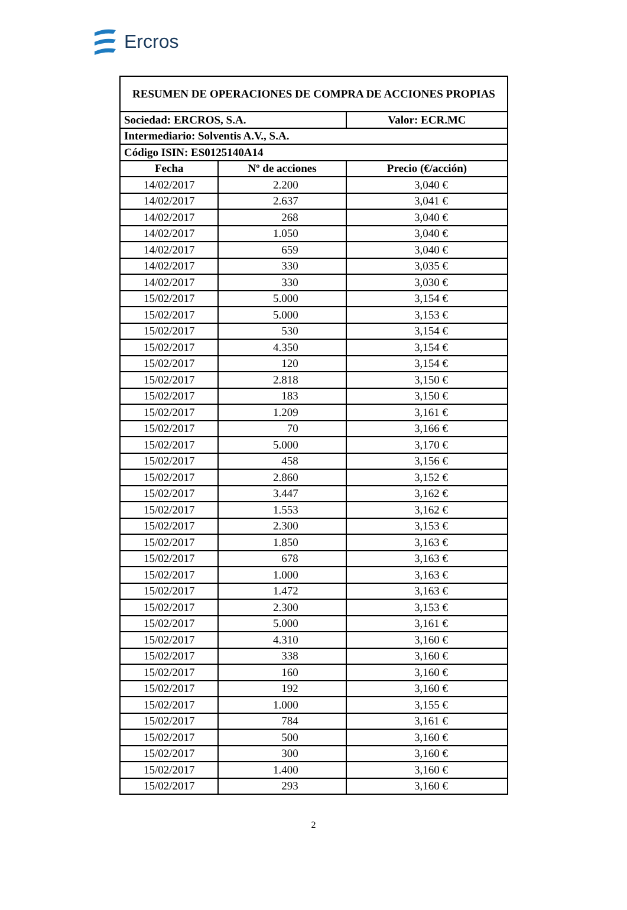Ercros
| RESUMEN DE OPERACIONES DE COMPRA DE ACCIONES PROPIAS | | |
| Sociedad: ERCROS, S.A. | | Valor: ECR.MC |
| Intermediario: Solventis A.V., S.A. | | |
| Código ISIN: ES0125140A14 | | |
| Fecha | Nº de acciones | Precio (€/acción) |
| 14/02/2017 | 2.200 | 3,040 € |
| 14/02/2017 | 2.637 | 3,041 € |
| 14/02/2017 | 268 | 3,040 € |
| 14/02/2017 | 1.050 | 3,040 € |
| 14/02/2017 | 659 | 3,040 € |
| 14/02/2017 | 330 | 3,035 € |
| 14/02/2017 | 330 | 3,030 € |
| 15/02/2017 | 5.000 | 3,154 € |
| 15/02/2017 | 5.000 | 3,153 € |
| 15/02/2017 | 530 | 3,154 € |
| 15/02/2017 | 4.350 | 3,154 € |
| 15/02/2017 | 120 | 3,154 € |
| 15/02/2017 | 2.818 | 3,150 € |
| 15/02/2017 | 183 | 3,150 € |
| 15/02/2017 | 1.209 | 3,161 € |
| 15/02/2017 | 70 | 3,166 € |
| 15/02/2017 | 5.000 | 3,170 € |
| 15/02/2017 | 458 | 3,156 € |
| 15/02/2017 | 2.860 | 3,152 € |
| 15/02/2017 | 3.447 | 3,162 € |
| 15/02/2017 | 1.553 | 3,162 € |
| 15/02/2017 | 2.300 | 3,153 € |
| 15/02/2017 | 1.850 | 3,163 € |
| 15/02/2017 | 678 | 3,163 € |
| 15/02/2017 | 1.000 | 3,163 € |
| 15/02/2017 | 1.472 | 3,163 € |
| 15/02/2017 | 2.300 | 3,153 € |
| 15/02/2017 | 5.000 | 3,161 € |
| 15/02/2017 | 4.310 | 3,160 € |
| 15/02/2017 | 338 | 3,160 € |
| 15/02/2017 | 160 | 3,160 € |
| 15/02/2017 | 192 | 3,160 € |
| 15/02/2017 | 1.000 | 3,155 € |
| 15/02/2017 | 784 | 3,161 € |
| 15/02/2017 | 500 | 3,160 € |
| 15/02/2017 | 300 | 3,160 € |
| 15/02/2017 | 1.400 | 3,160 € |
| 15/02/2017 | 293 | 3,160 € |
2